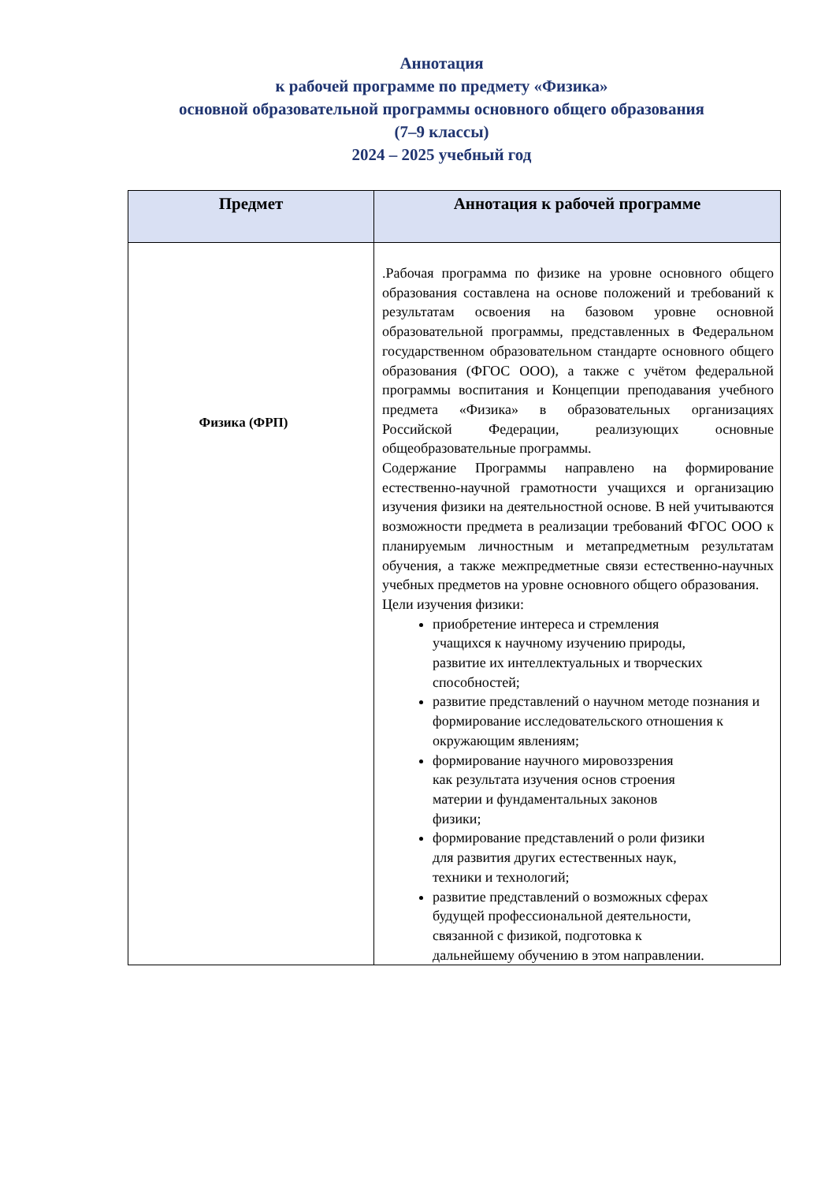Аннотация
к рабочей программе по предмету «Физика»
основной образовательной программы основного общего образования
(7–9 классы)
2024 – 2025 учебный год
| Предмет | Аннотация к рабочей программе |
| --- | --- |
| Физика (ФРП) | .Рабочая программа по физике на уровне основного общего образования составлена на основе положений и требований к результатам освоения на базовом уровне основной образовательной программы, представленных в Федеральном государственном образовательном стандарте основного общего образования (ФГОС ООО), а также с учётом федеральной программы воспитания и Концепции преподавания учебного предмета «Физика» в образовательных организациях Российской Федерации, реализующих основные общеобразовательные программы. Содержание Программы направлено на формирование естественно-научной грамотности учащихся и организацию изучения физики на деятельностной основе. В ней учитываются возможности предмета в реализации требований ФГОС ООО к планируемым личностным и метапредметным результатам обучения, а также межпредметные связи естественно-научных учебных предметов на уровне основного общего образования. Цели изучения физики: приобретение интереса и стремления учащихся к научному изучению природы, развитие их интеллектуальных и творческих способностей; развитие представлений о научном методе познания и формирование исследовательского отношения к окружающим явлениям; формирование научного мировоззрения как результата изучения основ строения материи и фундаментальных законов физики; формирование представлений о роли физики для развития других естественных наук, техники и технологий; развитие представлений о возможных сферах будущей профессиональной деятельности, связанной с физикой, подготовка к дальнейшему обучению в этом направлении. |